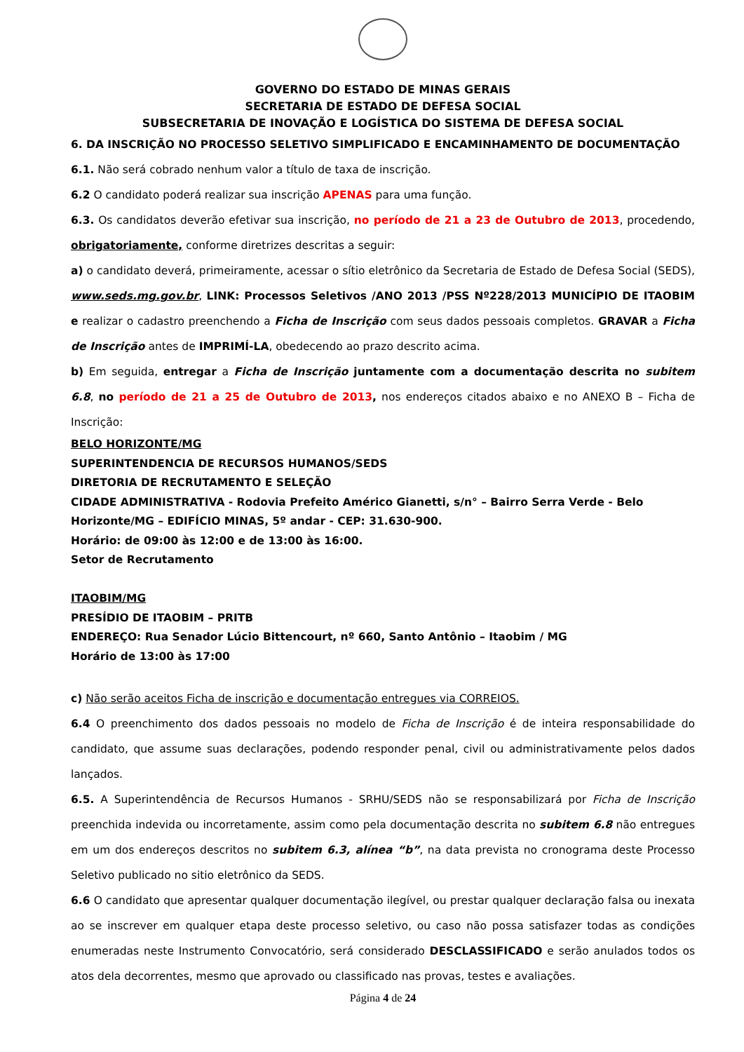GOVERNO DO ESTADO DE MINAS GERAIS
SECRETARIA DE ESTADO DE DEFESA SOCIAL
SUBSECRETARIA DE INOVAÇÃO E LOGÍSTICA DO SISTEMA DE DEFESA SOCIAL
6. DA INSCRIÇÃO NO PROCESSO SELETIVO SIMPLIFICADO E ENCAMINHAMENTO DE DOCUMENTAÇÃO
6.1. Não será cobrado nenhum valor a título de taxa de inscrição.
6.2 O candidato poderá realizar sua inscrição APENAS para uma função.
6.3. Os candidatos deverão efetivar sua inscrição, no período de 21 a 23 de Outubro de 2013, procedendo, obrigatoriamente, conforme diretrizes descritas a seguir:
a) o candidato deverá, primeiramente, acessar o sítio eletrônico da Secretaria de Estado de Defesa Social (SEDS), www.seds.mg.gov.br, LINK: Processos Seletivos /ANO 2013 /PSS Nº228/2013 MUNICÍPIO DE ITAOBIM e realizar o cadastro preenchendo a Ficha de Inscrição com seus dados pessoais completos. GRAVAR a Ficha de Inscrição antes de IMPRIMÍ-LA, obedecendo ao prazo descrito acima.
b) Em seguida, entregar a Ficha de Inscrição juntamente com a documentação descrita no subitem 6.8, no período de 21 a 25 de Outubro de 2013, nos endereços citados abaixo e no ANEXO B – Ficha de Inscrição:
BELO HORIZONTE/MG
SUPERINTENDENCIA DE RECURSOS HUMANOS/SEDS
DIRETORIA DE RECRUTAMENTO E SELEÇÃO
CIDADE ADMINISTRATIVA - Rodovia Prefeito Américo Gianetti, s/n° – Bairro Serra Verde - Belo Horizonte/MG – EDIFÍCIO MINAS, 5º andar - CEP: 31.630-900.
Horário: de 09:00 às 12:00 e de 13:00 às 16:00.
Setor de Recrutamento
ITAOBIM/MG
PRESÍDIO DE ITAOBIM – PRITB
ENDEREÇO: Rua Senador Lúcio Bittencourt, nº 660, Santo Antônio – Itaobim / MG
Horário de 13:00 às 17:00
c) Não serão aceitos Ficha de inscrição e documentação entregues via CORREIOS.
6.4 O preenchimento dos dados pessoais no modelo de Ficha de Inscrição é de inteira responsabilidade do candidato, que assume suas declarações, podendo responder penal, civil ou administrativamente pelos dados lançados.
6.5. A Superintendência de Recursos Humanos - SRHU/SEDS não se responsabilizará por Ficha de Inscrição preenchida indevida ou incorretamente, assim como pela documentação descrita no subitem 6.8 não entregues em um dos endereços descritos no subitem 6.3, alínea “b”, na data prevista no cronograma deste Processo Seletivo publicado no sitio eletrônico da SEDS.
6.6 O candidato que apresentar qualquer documentação ilegível, ou prestar qualquer declaração falsa ou inexata ao se inscrever em qualquer etapa deste processo seletivo, ou caso não possa satisfazer todas as condições enumeradas neste Instrumento Convocatório, será considerado DESCLASSIFICADO e serão anulados todos os atos dela decorrentes, mesmo que aprovado ou classificado nas provas, testes e avaliações.
Página 4 de 24